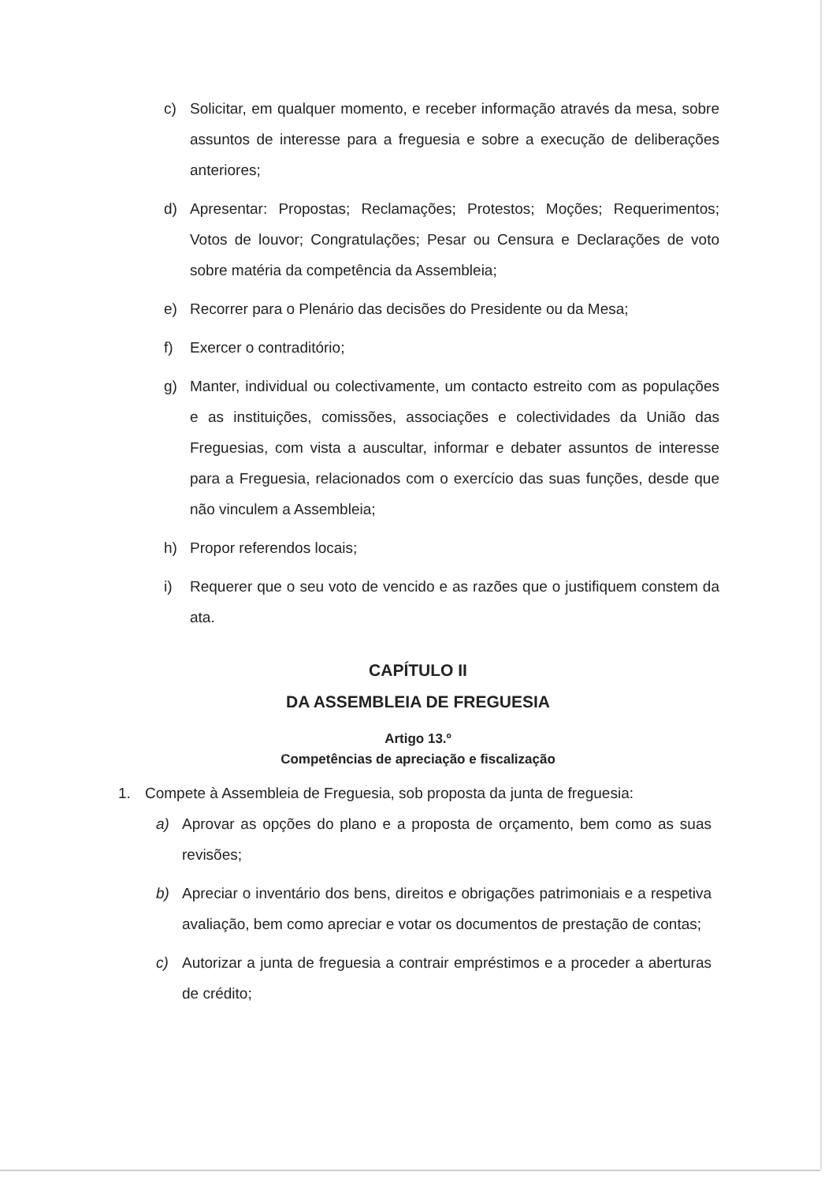c) Solicitar, em qualquer momento, e receber informação através da mesa, sobre assuntos de interesse para a freguesia e sobre a execução de deliberações anteriores;
d) Apresentar: Propostas; Reclamações; Protestos; Moções; Requerimentos; Votos de louvor; Congratulações; Pesar ou Censura e Declarações de voto sobre matéria da competência da Assembleia;
e) Recorrer para o Plenário das decisões do Presidente ou da Mesa;
f) Exercer o contraditório;
g) Manter, individual ou colectivamente, um contacto estreito com as populações e as instituições, comissões, associações e colectividades da União das Freguesias, com vista a auscultar, informar e debater assuntos de interesse para a Freguesia, relacionados com o exercício das suas funções, desde que não vinculem a Assembleia;
h) Propor referendos locais;
i) Requerer que o seu voto de vencido e as razões que o justifiquem constem da ata.
CAPÍTULO II
DA ASSEMBLEIA DE FREGUESIA
Artigo 13.º
Competências de apreciação e fiscalização
1. Compete à Assembleia de Freguesia, sob proposta da junta de freguesia:
a) Aprovar as opções do plano e a proposta de orçamento, bem como as suas revisões;
b) Apreciar o inventário dos bens, direitos e obrigações patrimoniais e a respetiva avaliação, bem como apreciar e votar os documentos de prestação de contas;
c) Autorizar a junta de freguesia a contrair empréstimos e a proceder a aberturas de crédito;